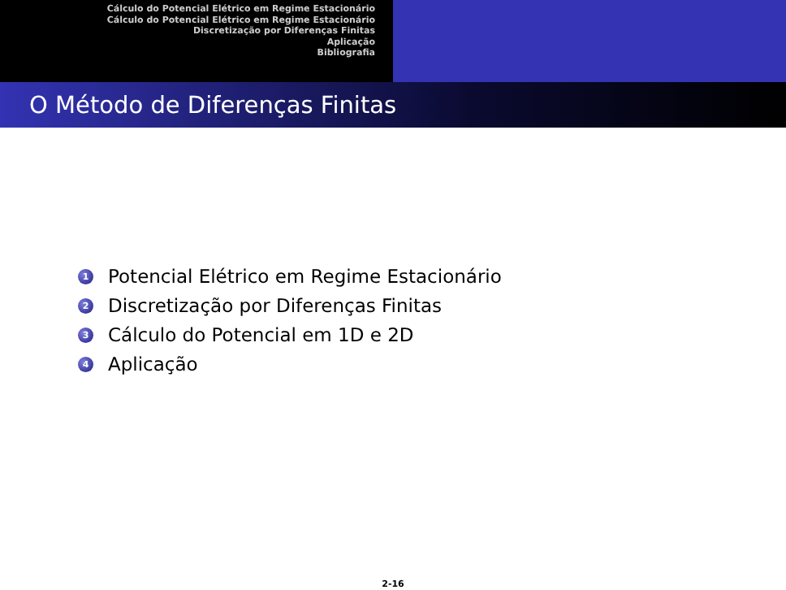Cálculo do Potencial Elétrico em Regime Estacionário
Cálculo do Potencial Elétrico em Regime Estacionário
Discretização por Diferenças Finitas
Aplicação
Bibliografia
O Método de Diferenças Finitas
1 Potencial Elétrico em Regime Estacionário
2 Discretização por Diferenças Finitas
3 Cálculo do Potencial em 1D e 2D
4 Aplicação
2-16